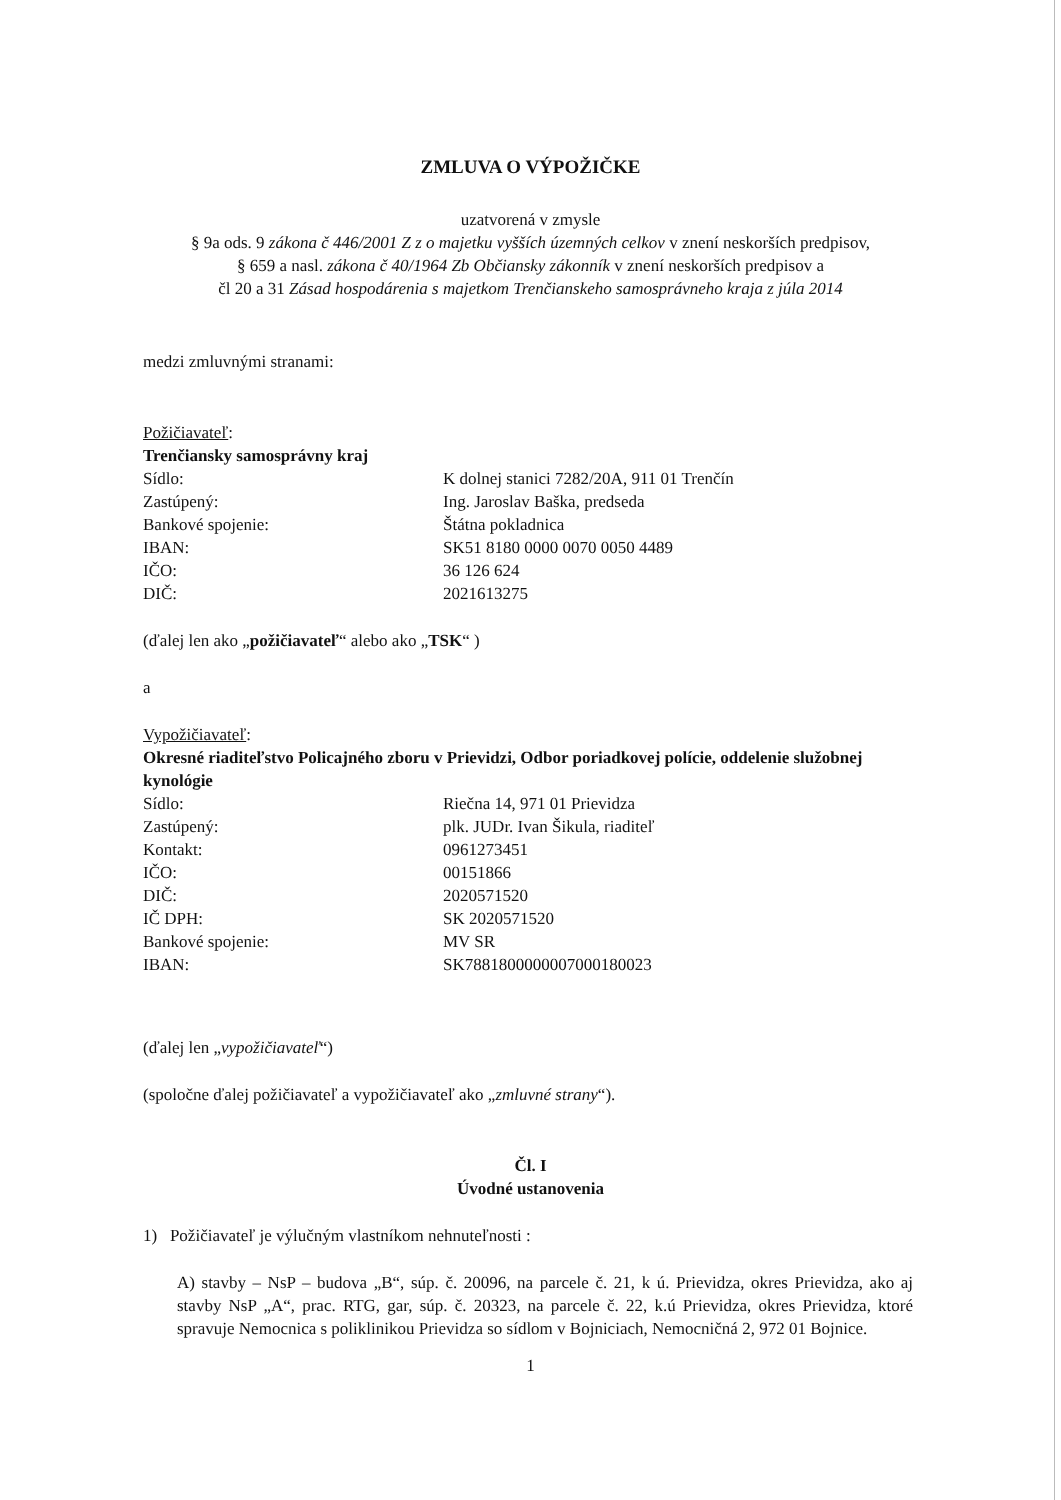ZMLUVA O VÝPOŽIČKE
uzatvorená v zmysle
§ 9a ods. 9 zákona č 446/2001 Z z o majetku vyšších územných celkov v znení neskorších predpisov,
§ 659 a nasl. zákona č 40/1964 Zb Občiansky zákonník v znení neskorších predpisov a
čl 20 a 31 Zásad hospodárenia s majetkom Trenčianskeho samosprávneho kraja z júla 2014
medzi zmluvnými stranami:
Požičiavateľ:
Trenčiansky samosprávny kraj
Sídlo: K dolnej stanici 7282/20A, 911 01 Trenčín
Zastúpený: Ing. Jaroslav Baška, predseda
Bankové spojenie: Štátna pokladnica
IBAN: SK51 8180 0000 0070 0050 4489
IČO: 36 126 624
DIČ: 2021613275
(ďalej len ako „požičiavateľ“ alebo ako „TSK“ )
a
Vypožičiavateľ:
Okresné riaditeľstvo Policajného zboru v Prievidzi, Odbor poriadkovej polície, oddelenie služobnej kynológie
Sídlo: Riečna 14, 971 01 Prievidza
Zastúpený: plk. JUDr. Ivan Šikula, riaditeľ
Kontakt: 0961273451
IČO: 00151866
DIČ: 2020571520
IČ DPH: SK 2020571520
Bankové spojenie: MV SR
IBAN: SK7881800000007000180023
(ďalej len „vypožičiavateľ“)
(spoločne ďalej požičiavateľ a vypožičiavateľ ako „zmluvné strany“).
Čl. I
Úvodné ustanovenia
1) Požičiavateľ je výlučným vlastníkom nehnuteľnosti :
A) stavby – NsP – budova „B“, súp. č. 20096, na parcele č. 21, k ú. Prievidza, okres Prievidza, ako aj stavby NsP „A“, prac. RTG, gar, súp. č. 20323, na parcele č. 22, k.ú Prievidza, okres Prievidza, ktoré spravuje Nemocnica s poliklinikou Prievidza so sídlom v Bojniciach, Nemocničná 2, 972 01 Bojnice.
1